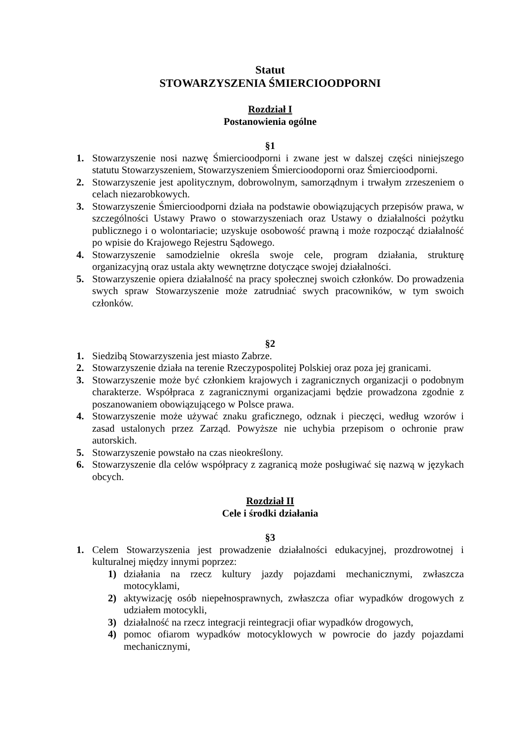Statut
STOWARZYSZENIA ŚMIERCIOODPORNI
Rozdział I
Postanowienia ogólne
§1
1. Stowarzyszenie nosi nazwę Śmiercioodporni i zwane jest w dalszej części niniejszego statutu Stowarzyszeniem, Stowarzyszeniem Śmiercioodoporni oraz Śmiercioodporni.
2. Stowarzyszenie jest apolitycznym, dobrowolnym, samorządnym i trwałym zrzeszeniem o celach niezarobkowych.
3. Stowarzyszenie Śmiercioodporni działa na podstawie obowiązujących przepisów prawa, w szczególności Ustawy Prawo o stowarzyszeniach oraz Ustawy o działalności pożytku publicznego i o wolontariacie; uzyskuje osobowość prawną i może rozpocząć działalność po wpisie do Krajowego Rejestru Sądowego.
4. Stowarzyszenie samodzielnie określa swoje cele, program działania, strukturę organizacyjną oraz ustala akty wewnętrzne dotyczące swojej działalności.
5. Stowarzyszenie opiera działalność na pracy społecznej swoich członków. Do prowadzenia swych spraw Stowarzyszenie może zatrudniać swych pracowników, w tym swoich członków.
§2
1. Siedzibą Stowarzyszenia jest miasto Zabrze.
2. Stowarzyszenie działa na terenie Rzeczypospolitej Polskiej oraz poza jej granicami.
3. Stowarzyszenie może być członkiem krajowych i zagranicznych organizacji o podobnym charakterze. Współpraca z zagranicznymi organizacjami będzie prowadzona zgodnie z poszanowaniem obowiązującego w Polsce prawa.
4. Stowarzyszenie może używać znaku graficznego, odznak i pieczęci, według wzorów i zasad ustalonych przez Zarząd. Powyższe nie uchybia przepisom o ochronie praw autorskich.
5. Stowarzyszenie powstało na czas nieokreślony.
6. Stowarzyszenie dla celów współpracy z zagranicą może posługiwać się nazwą w językach obcych.
Rozdział II
Cele i środki działania
§3
1. Celem Stowarzyszenia jest prowadzenie działalności edukacyjnej, prozdrowotnej i kulturalnej między innymi poprzez:
1) działania na rzecz kultury jazdy pojazdami mechanicznymi, zwłaszcza motocyklami,
2) aktywizację osób niepełnosprawnych, zwłaszcza ofiar wypadków drogowych z udziałem motocykli,
3) działalność na rzecz integracji reintegracji ofiar wypadków drogowych,
4) pomoc ofiarom wypadków motocyklowych w powrocie do jazdy pojazdami mechanicznymi,